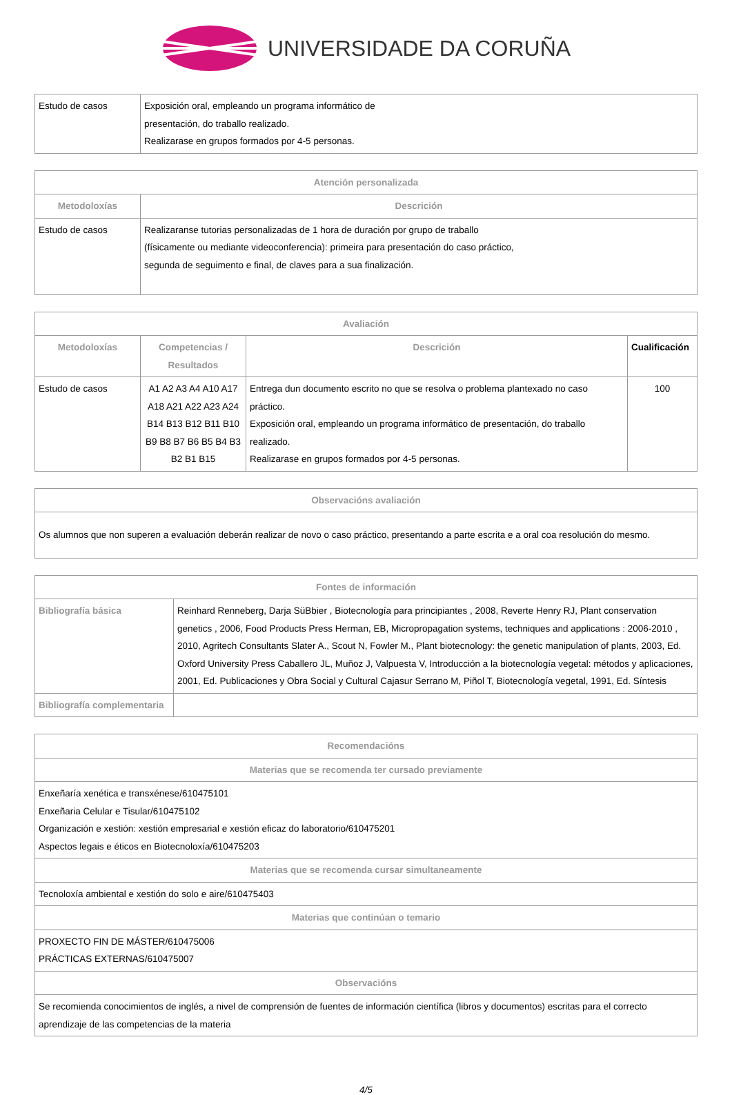UNIVERSIDADE DA CORUÑA
| Estudo de casos | Exposición oral, empleando un programa informático de presentación, do traballo realizado. Realizarase en grupos formados por 4-5 personas. |
| Atención personalizada | |
| --- | --- |
| Metodoloxías | Descrición |
| Estudo de casos | Realizaranse tutorias personalizadas de 1 hora de duración por grupo de traballo (físicamente ou mediante videoconferencia): primeira para presentación do caso práctico, segunda de seguimento e final, de claves para a sua finalización. |
| Avaliación | | | |
| --- | --- | --- | --- |
| Metodoloxías | Competencias / Resultados | Descrición | Cualificación |
| Estudo de casos | A1 A2 A3 A4 A10 A17 A18 A21 A22 A23 A24 B14 B13 B12 B11 B10 B9 B8 B7 B6 B5 B4 B3 B2 B1 B15 | Entrega dun documento escrito no que se resolva o problema plantexado no caso práctico. Exposición oral, empleando un programa informático de presentación, do traballo realizado. Realizarase en grupos formados por 4-5 personas. | 100 |
| Observacións avaliación |
| --- |
| Os alumnos que non superen a evaluación deberán realizar de novo o caso práctico, presentando a parte escrita e a oral coa resolución do mesmo. |
| Fontes de información | |
| --- | --- |
| Bibliografía básica | Reinhard Renneberg, Darja SüBbier , Biotecnología para principiantes , 2008, Reverte Henry RJ, Plant conservation genetics , 2006, Food Products Press Herman, EB, Micropropagation systems, techniques and applications : 2006-2010 , 2010, Agritech Consultants Slater A., Scout N, Fowler M., Plant biotecnology: the genetic manipulation of plants, 2003, Ed. Oxford University Press Caballero JL, Muñoz J, Valpuesta V, Introducción a la biotecnología vegetal: métodos y aplicaciones, 2001, Ed. Publicaciones y Obra Social y Cultural Cajasur Serrano M, Piñol T, Biotecnología vegetal, 1991, Ed. Síntesis |
| Bibliografía complementaria | |
| Recomendacións |
| --- |
| Materias que se recomenda ter cursado previamente |
| Enxeñaría xenética e transxénese/610475101 Enxeñaria Celular e Tisular/610475102 Organización e xestión: xestión empresarial e xestión eficaz do laboratorio/610475201 Aspectos legais e éticos en Biotecnoloxía/610475203 |
| Materias que se recomenda cursar simultaneamente |
| Tecnoloxía ambiental e xestión do solo e aire/610475403 |
| Materias que continúan o temario |
| PROXECTO FIN DE MÁSTER/610475006 PRÁCTICAS EXTERNAS/610475007 |
| Observacións |
| Se recomienda conocimientos de inglés, a nivel de comprensión de fuentes de información científica (libros y documentos) escritas para el correcto aprendizaje de las competencias de la materia |
4/5